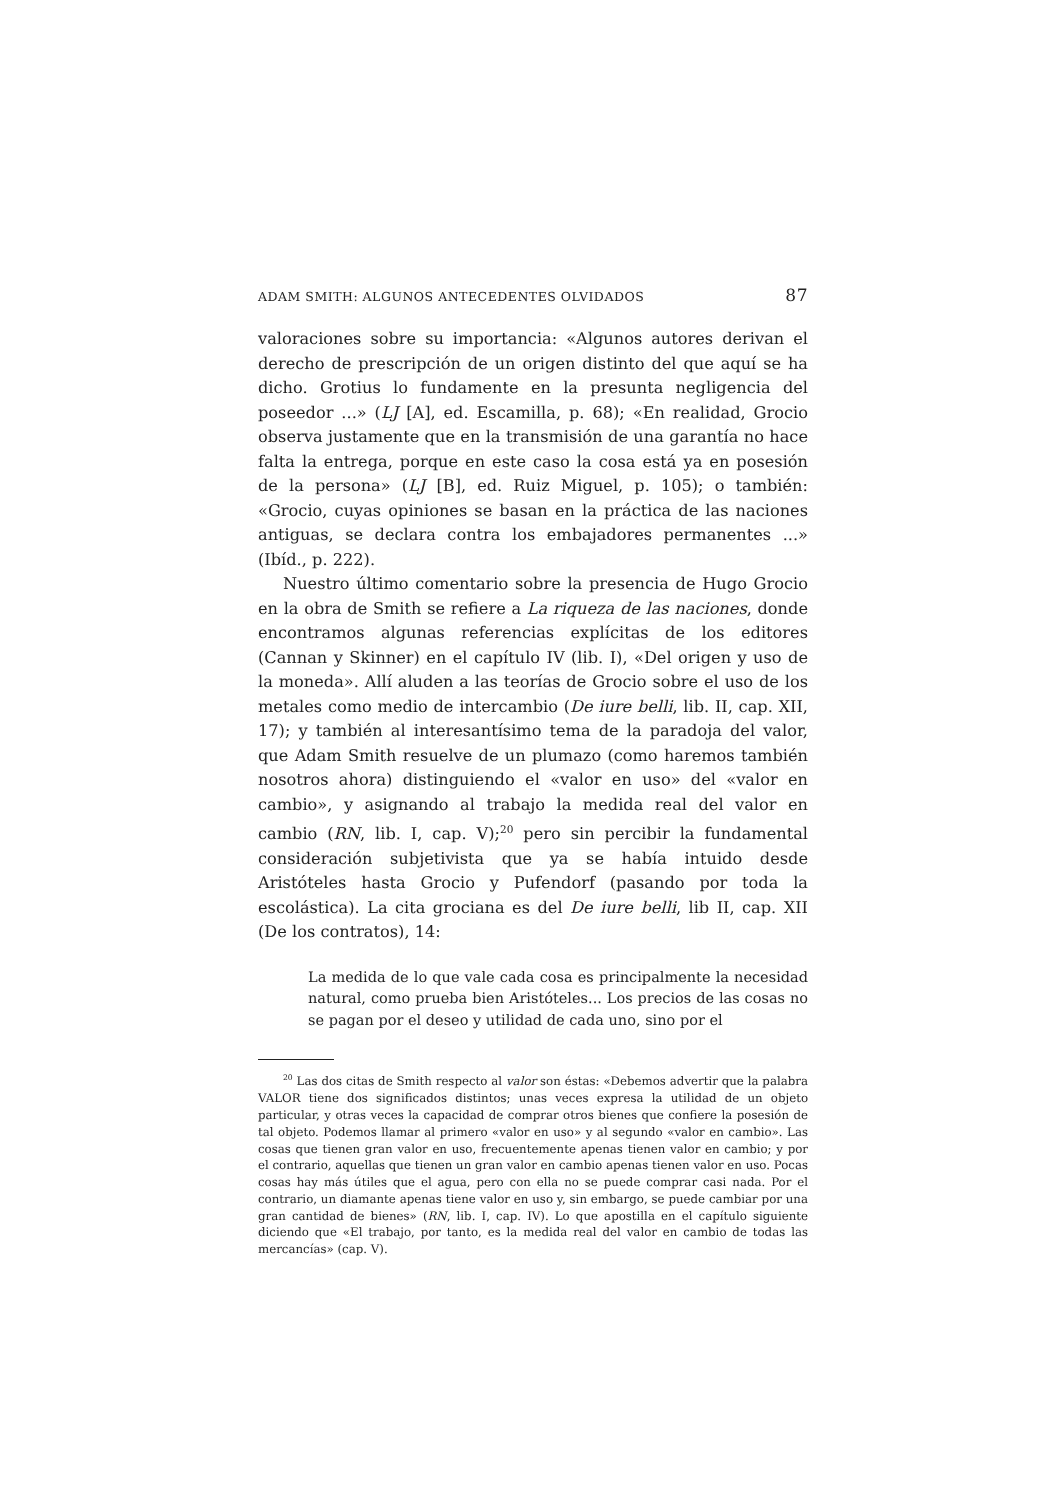ADAM SMITH: ALGUNOS ANTECEDENTES OLVIDADOS 87
valoraciones sobre su importancia: «Algunos autores derivan el derecho de prescripción de un origen distinto del que aquí se ha dicho. Grotius lo fundamente en la presunta negligencia del poseedor ...» (LJ [A], ed. Escamilla, p. 68); «En realidad, Grocio observa justamente que en la transmisión de una garantía no hace falta la entrega, porque en este caso la cosa está ya en posesión de la persona» (LJ [B], ed. Ruiz Miguel, p. 105); o también: «Grocio, cuyas opiniones se basan en la práctica de las naciones antiguas, se declara contra los embajadores permanentes ...» (Ibíd., p. 222).
Nuestro último comentario sobre la presencia de Hugo Grocio en la obra de Smith se refiere a La riqueza de las naciones, donde encontramos algunas referencias explícitas de los editores (Cannan y Skinner) en el capítulo IV (lib. I), «Del origen y uso de la moneda». Allí aluden a las teorías de Grocio sobre el uso de los metales como medio de intercambio (De iure belli, lib. II, cap. XII, 17); y también al interesantísimo tema de la paradoja del valor, que Adam Smith resuelve de un plumazo (como haremos también nosotros ahora) distinguiendo el «valor en uso» del «valor en cambio», y asignando al trabajo la medida real del valor en cambio (RN, lib. I, cap. V);<sup>20</sup> pero sin percibir la fundamental consideración subjetivista que ya se había intuido desde Aristóteles hasta Grocio y Pufendorf (pasando por toda la escolástica). La cita grociana es del De iure belli, lib II, cap. XII (De los contratos), 14:
La medida de lo que vale cada cosa es principalmente la necesidad natural, como prueba bien Aristóteles... Los precios de las cosas no se pagan por el deseo y utilidad de cada uno, sino por el
<sup>20</sup> Las dos citas de Smith respecto al valor son éstas: «Debemos advertir que la palabra VALOR tiene dos significados distintos; unas veces expresa la utilidad de un objeto particular, y otras veces la capacidad de comprar otros bienes que confiere la posesión de tal objeto. Podemos llamar al primero «valor en uso» y al segundo «valor en cambio». Las cosas que tienen gran valor en uso, frecuentemente apenas tienen valor en cambio; y por el contrario, aquellas que tienen un gran valor en cambio apenas tienen valor en uso. Pocas cosas hay más útiles que el agua, pero con ella no se puede comprar casi nada. Por el contrario, un diamante apenas tiene valor en uso y, sin embargo, se puede cambiar por una gran cantidad de bienes» (RN, lib. I, cap. IV). Lo que apostilla en el capítulo siguiente diciendo que «El trabajo, por tanto, es la medida real del valor en cambio de todas las mercancías» (cap. V).